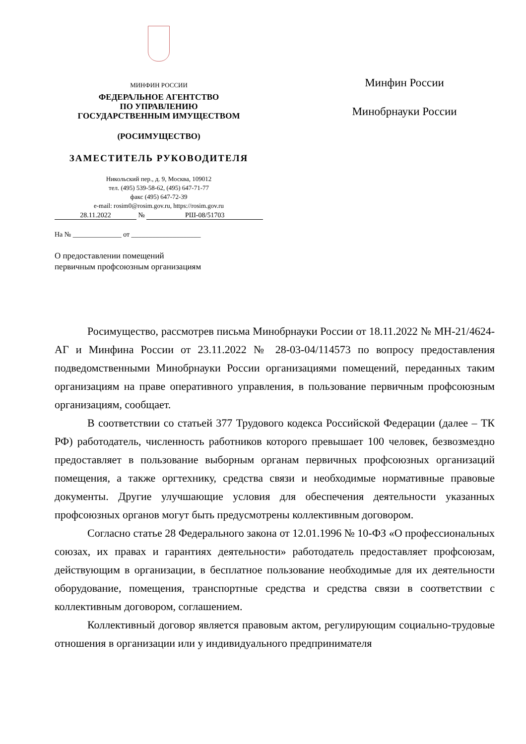МИНФИН РОССИИ
ФЕДЕРАЛЬНОЕ АГЕНТСТВО
ПО УПРАВЛЕНИЮ
ГОСУДАРСТВЕННЫМ ИМУЩЕСТВОМ
(РОСИМУЩЕСТВО)
ЗАМЕСТИТЕЛЬ РУКОВОДИТЕЛЯ
Никольский пер., д. 9, Москва, 109012
тел. (495) 539-58-62, (495) 647-71-77
факс (495) 647-72-39
e-mail: rosim0@rosim.gov.ru, https://rosim.gov.ru
28.11.2022 № РШ-08/51703
На № ______________ от ____________________
О предоставлении помещений
первичным профсоюзным организациям
Минфин России
Минобрнауки России
Росимущество, рассмотрев письма Минобрнауки России от 18.11.2022 № МН-21/4624-АГ и Минфина России от 23.11.2022 № 28-03-04/114573 по вопросу предоставления подведомственными Минобрнауки России организациями помещений, переданных таким организациям на праве оперативного управления, в пользование первичным профсоюзным организациям, сообщает.
В соответствии со статьей 377 Трудового кодекса Российской Федерации (далее – ТК РФ) работодатель, численность работников которого превышает 100 человек, безвозмездно предоставляет в пользование выборным органам первичных профсоюзных организаций помещения, а также оргтехнику, средства связи и необходимые нормативные правовые документы. Другие улучшающие условия для обеспечения деятельности указанных профсоюзных органов могут быть предусмотрены коллективным договором.
Согласно статье 28 Федерального закона от 12.01.1996 № 10-ФЗ «О профессиональных союзах, их правах и гарантиях деятельности» работодатель предоставляет профсоюзам, действующим в организации, в бесплатное пользование необходимые для их деятельности оборудование, помещения, транспортные средства и средства связи в соответствии с коллективным договором, соглашением.
Коллективный договор является правовым актом, регулирующим социально-трудовые отношения в организации или у индивидуального предпринимателя